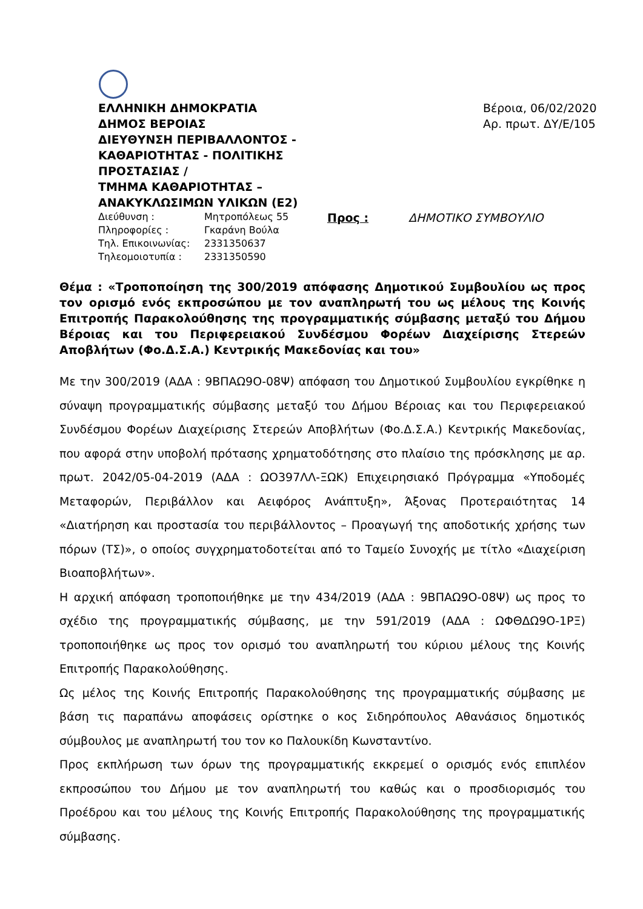ΕΛΛΗΝΙΚΗ ΔΗΜΟΚΡΑΤΙΑ
ΔΗΜΟΣ ΒΕΡΟΙΑΣ
ΔΙΕΥΘΥΝΣΗ ΠΕΡΙΒΑΛΛΟΝΤΟΣ -
ΚΑΘΑΡΙΟΤΗΤΑΣ - ΠΟΛΙΤΙΚΗΣ
ΠΡΟΣΤΑΣΙΑΣ /
ΤΜΗΜΑ ΚΑΘΑΡΙΟΤΗΤΑΣ –
ΑΝΑΚΥΚΛΩΣΙΜΩΝ ΥΛΙΚΩΝ (Ε2)
Διεύθυνση : Μητροπόλεως 55
Πληροφορίες : Γκαράνη Βούλα
Τηλ. Επικοινωνίας: 2331350637
Τηλεομοιοτυπία : 2331350590
Βέροια, 06/02/2020
Αρ. πρωτ. ΔΥ/Ε/105
Προς : ΔΗΜΟΤΙΚΟ ΣΥΜΒΟΥΛΙΟ
Θέμα : «Τροποποίηση της 300/2019 απόφασης Δημοτικού Συμβουλίου ως προς τον ορισμό ενός εκπροσώπου με τον αναπληρωτή του ως μέλους της Κοινής Επιτροπής Παρακολούθησης της προγραμματικής σύμβασης μεταξύ του Δήμου Βέροιας και του Περιφερειακού Συνδέσμου Φορέων Διαχείρισης Στερεών Αποβλήτων (Φο.Δ.Σ.Α.) Κεντρικής Μακεδονίας και του»
Με την 300/2019 (ΑΔΑ : 9ΒΠΑΩ9Ο-08Ψ) απόφαση του Δημοτικού Συμβουλίου εγκρίθηκε η σύναψη προγραμματικής σύμβασης μεταξύ του Δήμου Βέροιας και του Περιφερειακού Συνδέσμου Φορέων Διαχείρισης Στερεών Αποβλήτων (Φο.Δ.Σ.Α.) Κεντρικής Μακεδονίας, που αφορά στην υποβολή πρότασης χρηματοδότησης στο πλαίσιο της πρόσκλησης με αρ. πρωτ. 2042/05-04-2019 (ΑΔΑ : ΩΟ397ΛΛ-ΞΩΚ) Επιχειρησιακό Πρόγραμμα «Υποδομές Μεταφορών, Περιβάλλον και Αειφόρος Ανάπτυξη», Άξονας Προτεραιότητας 14 «Διατήρηση και προστασία του περιβάλλοντος – Προαγωγή της αποδοτικής χρήσης των πόρων (ΤΣ)», ο οποίος συγχρηματοδοτείται από το Ταμείο Συνοχής με τίτλο «Διαχείριση Βιοαποβλήτων».
Η αρχική απόφαση τροποποιήθηκε με την 434/2019 (ΑΔΑ : 9ΒΠΑΩ9Ο-08Ψ) ως προς το σχέδιο της προγραμματικής σύμβασης, με την 591/2019 (ΑΔΑ : ΩΦΘΔΩ9Ο-1ΡΞ) τροποποιήθηκε ως προς τον ορισμό του αναπληρωτή του κύριου μέλους της Κοινής Επιτροπής Παρακολούθησης.
Ως μέλος της Κοινής Επιτροπής Παρακολούθησης της προγραμματικής σύμβασης με βάση τις παραπάνω αποφάσεις ορίστηκε ο κος Σιδηρόπουλος Αθανάσιος δημοτικός σύμβουλος με αναπληρωτή του τον κο Παλουκίδη Κωνσταντίνο.
Προς εκπλήρωση των όρων της προγραμματικής εκκρεμεί ο ορισμός ενός επιπλέον εκπροσώπου του Δήμου με τον αναπληρωτή του καθώς και ο προσδιορισμός του Προέδρου και του μέλους της Κοινής Επιτροπής Παρακολούθησης της προγραμματικής σύμβασης.